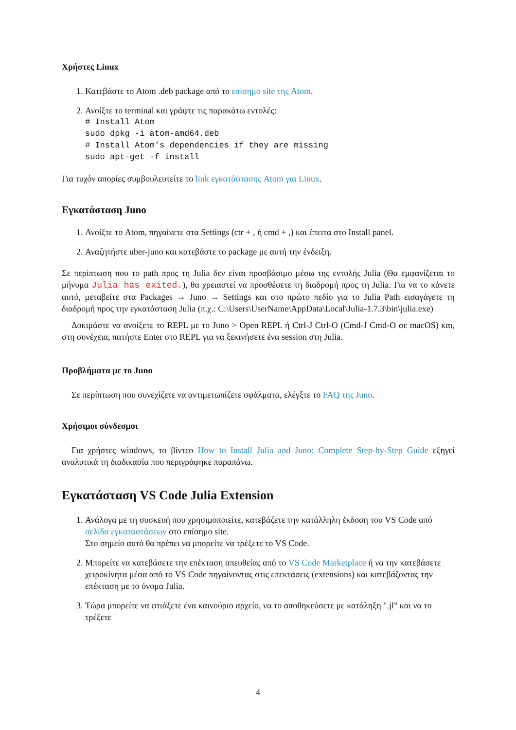Χρήστες Linux
1. Κατεβάστε το Atom .deb package από το επίσημο site της Atom.
2. Ανοίξτε το terminal και γράψτε τις παρακάτω εντολές:
# Install Atom
sudo dpkg -i atom-amd64.deb
# Install Atom's dependencies if they are missing
sudo apt-get -f install
Για τυχόν απορίες συμβουλευτείτε το link εγκατάστασης Atom για Linux.
Εγκατάσταση Juno
1. Ανοίξτε το Atom, πηγαίνετε στα Settings (ctr + , ή cmd + ,) και έπειτα στο Install panel.
2. Αναζητήστε uber-juno και κατεβάστε το package με αυτή την ένδειξη.
Σε περίπτωση που το path προς τη Julia δεν είναι προσβάσιμο μέσω της εντολής Julia (Θα εμφανίζεται το μήνυμα Julia has exited.), θα χρειαστεί να προσθέσετε τη διαδρομή προς τη Julia. Για να το κάνετε αυτό, μεταβείτε στα Packages → Juno → Settings και στο πρώτο πεδίο για το Julia Path εισαγάγετε τη διαδρομή προς την εγκατάσταση Julia (π.χ.: C:\Users\UserName\AppData\Local\Julia-1.7.3\bin\julia.exe)
Δοκιμάστε να ανοίξετε το REPL με το Juno > Open REPL ή Ctrl-J Ctrl-O (Cmd-J Cmd-O σε macOS) και, στη συνέχεια, πατήστε Enter στο REPL για να ξεκινήσετε ένα session στη Julia.
Προβλήματα με το Juno
Σε περίπτωση που συνεχίζετε να αντιμετωπίζετε σφάλματα, ελέγξτε το FAQ της Juno.
Χρήσιμοι σύνδεσμοι
Για χρήστες windows, το βίντεο How to Install Julia and Juno: Complete Step-by-Step Guide εξηγεί αναλυτικά τη διαδικασία που περιγράφηκε παραπάνω.
Εγκατάσταση VS Code Julia Extension
1. Ανάλογα με τη συσκευή που χρησιμοποιείτε, κατεβάζετε την κατάλληλη έκδοση του VS Code από σελίδα εγκαταστάσεων στο επίσημο site.
Στο σημείο αυτό θα πρέπει να μπορείτε να τρέξετε το VS Code.
2. Μπορείτε να κατεβάσετε την επέκταση απευθείας από το VS Code Marketplace ή να την κατεβάσετε χειροκίνητα μέσα από το VS Code πηγαίνοντας στις επεκτάσεις (extensions) και κατεβάζοντας την επέκταση με το όνομα Julia.
3. Τώρα μπορείτε να φτιάξετε ένα καινούριο αρχείο, να το αποθηκεύσετε με κατάληξη ".jl" και να το τρέξετε
4